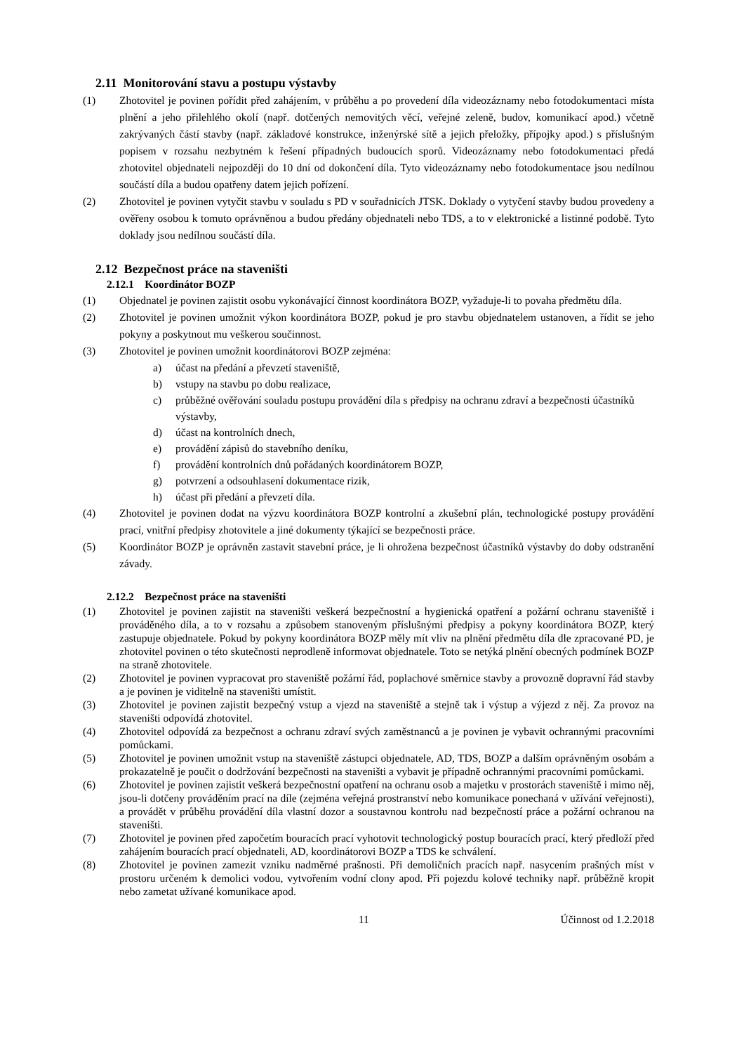2.11 Monitorování stavu a postupu výstavby
(1) Zhotovitel je povinen pořídit před zahájením, v průběhu a po provedení díla videozáznamy nebo fotodokumentaci místa plnění a jeho přilehlého okolí (např. dotčených nemovitých věcí, veřejné zeleně, budov, komunikací apod.) včetně zakrývaných částí stavby (např. základové konstrukce, inženýrské sítě a jejich přeložky, přípojky apod.) s příslušným popisem v rozsahu nezbytném k řešení případných budoucích sporů. Videozáznamy nebo fotodokumentaci předá zhotovitel objednateli nejpozději do 10 dní od dokončení díla. Tyto videozáznamy nebo fotodokumentace jsou nedílnou součástí díla a budou opatřeny datem jejich pořízení.
(2) Zhotovitel je povinen vytyčit stavbu v souladu s PD v souřadnicích JTSK. Doklady o vytyčení stavby budou provedeny a ověřeny osobou k tomuto oprávněnou a budou předány objednateli nebo TDS, a to v elektronické a listinné podobě. Tyto doklady jsou nedílnou součástí díla.
2.12 Bezpečnost práce na staveništi
2.12.1 Koordinátor BOZP
(1) Objednatel je povinen zajistit osobu vykonávající činnost koordinátora BOZP, vyžaduje-li to povaha předmětu díla.
(2) Zhotovitel je povinen umožnit výkon koordinátora BOZP, pokud je pro stavbu objednatelem ustanoven, a řídit se jeho pokyny a poskytnout mu veškerou součinnost.
(3) Zhotovitel je povinen umožnit koordinátorovi BOZP zejména:
a) účast na předání a převzetí staveniště,
b) vstupy na stavbu po dobu realizace,
c) průběžné ověřování souladu postupu provádění díla s předpisy na ochranu zdraví a bezpečnosti účastníků výstavby,
d) účast na kontrolních dnech,
e) provádění zápisů do stavebního deníku,
f) provádění kontrolních dnů pořádaných koordinátorem BOZP,
g) potvrzení a odsouhlasení dokumentace rizik,
h) účast při předání a převzetí díla.
(4) Zhotovitel je povinen dodat na výzvu koordinátora BOZP kontrolní a zkušební plán, technologické postupy provádění prací, vnitřní předpisy zhotovitele a jiné dokumenty týkající se bezpečnosti práce.
(5) Koordinátor BOZP je oprávněn zastavit stavební práce, je li ohrožena bezpečnost účastníků výstavby do doby odstranění závady.
2.12.2 Bezpečnost práce na staveništi
(1) Zhotovitel je povinen zajistit na staveništi veškerá bezpečnostní a hygienická opatření a požární ochranu staveniště i prováděného díla, a to v rozsahu a způsobem stanoveným příslušnými předpisy a pokyny koordinátora BOZP, který zastupuje objednatele. Pokud by pokyny koordinátora BOZP měly mít vliv na plnění předmětu díla dle zpracované PD, je zhotovitel povinen o této skutečnosti neprodleně informovat objednatele. Toto se netýká plnění obecných podmínek BOZP na straně zhotovitele.
(2) Zhotovitel je povinen vypracovat pro staveniště požární řád, poplachové směrnice stavby a provozně dopravní řád stavby a je povinen je viditelně na staveništi umístit.
(3) Zhotovitel je povinen zajistit bezpečný vstup a vjezd na staveniště a stejně tak i výstup a výjezd z něj. Za provoz na staveništi odpovídá zhotovitel.
(4) Zhotovitel odpovídá za bezpečnost a ochranu zdraví svých zaměstnanců a je povinen je vybavit ochrannými pracovními pomůckami.
(5) Zhotovitel je povinen umožnit vstup na staveniště zástupci objednatele, AD, TDS, BOZP a dalším oprávněným osobám a prokazatelně je poučit o dodržování bezpečnosti na staveništi a vybavit je případně ochrannými pracovními pomůckami.
(6) Zhotovitel je povinen zajistit veškerá bezpečnostní opatření na ochranu osob a majetku v prostorách staveniště i mimo něj, jsou-li dotčeny prováděním prací na díle (zejména veřejná prostranství nebo komunikace ponechaná v užívání veřejnosti), a provádět v průběhu provádění díla vlastní dozor a soustavnou kontrolu nad bezpečností práce a požární ochranou na staveništi.
(7) Zhotovitel je povinen před započetím bouracích prací vyhotovit technologický postup bouracích prací, který předloží před zahájením bouracích prací objednateli, AD, koordinátorovi BOZP a TDS ke schválení.
(8) Zhotovitel je povinen zamezit vzniku nadměrné prašnosti. Při demoličních pracích např. nasycením prašných míst v prostoru určeném k demolici vodou, vytvořením vodní clony apod. Při pojezdu kolové techniky např. průběžně kropit nebo zametat užívané komunikace apod.
11 Účinnost od 1.2.2018